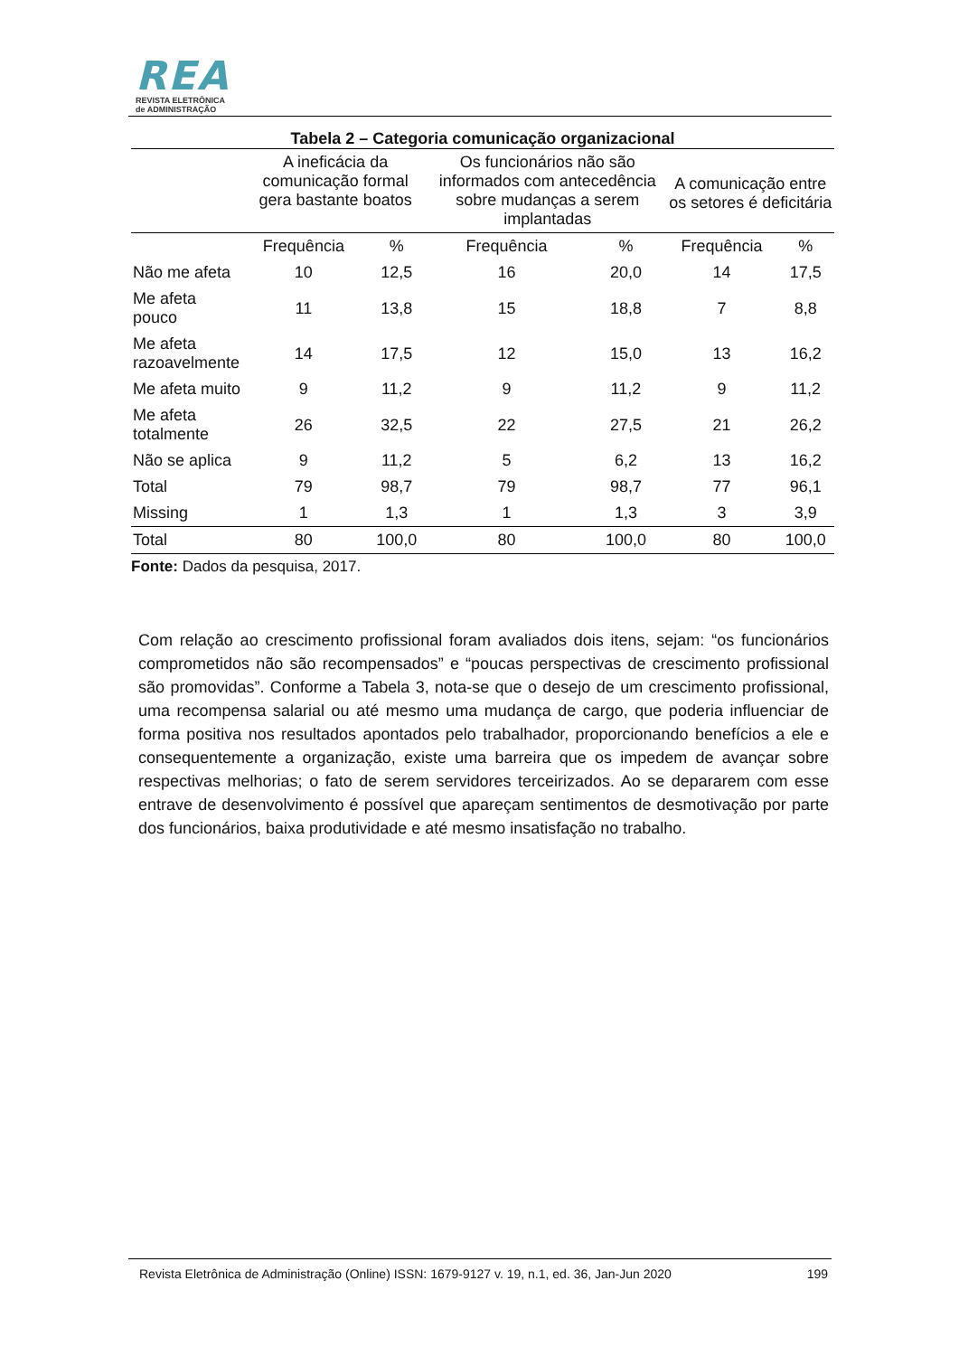REA
REVISTA ELETRÔNICA
de ADMINISTRAÇÃO
Tabela 2 – Categoria comunicação organizacional
| | A ineficácia da comunicação formal gera bastante boatos | | Os funcionários não são informados com antecedência sobre mudanças a serem implantadas | | A comunicação entre os setores é deficitária | |
| --- | --- | --- | --- | --- | --- | --- |
| | Frequência | % | Frequência | % | Frequência | % |
| Não me afeta | 10 | 12,5 | 16 | 20,0 | 14 | 17,5 |
| Me afeta pouco | 11 | 13,8 | 15 | 18,8 | 7 | 8,8 |
| Me afeta razoavelmente | 14 | 17,5 | 12 | 15,0 | 13 | 16,2 |
| Me afeta muito | 9 | 11,2 | 9 | 11,2 | 9 | 11,2 |
| Me afeta totalmente | 26 | 32,5 | 22 | 27,5 | 21 | 26,2 |
| Não se aplica | 9 | 11,2 | 5 | 6,2 | 13 | 16,2 |
| Total | 79 | 98,7 | 79 | 98,7 | 77 | 96,1 |
| Missing | 1 | 1,3 | 1 | 1,3 | 3 | 3,9 |
| Total | 80 | 100,0 | 80 | 100,0 | 80 | 100,0 |
Fonte: Dados da pesquisa, 2017.
Com relação ao crescimento profissional foram avaliados dois itens, sejam: “os funcionários comprometidos não são recompensados” e “poucas perspectivas de crescimento profissional são promovidas”. Conforme a Tabela 3, nota-se que o desejo de um crescimento profissional, uma recompensa salarial ou até mesmo uma mudança de cargo, que poderia influenciar de forma positiva nos resultados apontados pelo trabalhador, proporcionando benefícios a ele e consequentemente a organização, existe uma barreira que os impedem de avançar sobre respectivas melhorias; o fato de serem servidores terceirizados. Ao se depararem com esse entrave de desenvolvimento é possível que apareçam sentimentos de desmotivação por parte dos funcionários, baixa produtividade e até mesmo insatisfação no trabalho.
Revista Eletrônica de Administração (Online) ISSN: 1679-9127 v. 19, n.1, ed. 36, Jan-Jun 2020 199